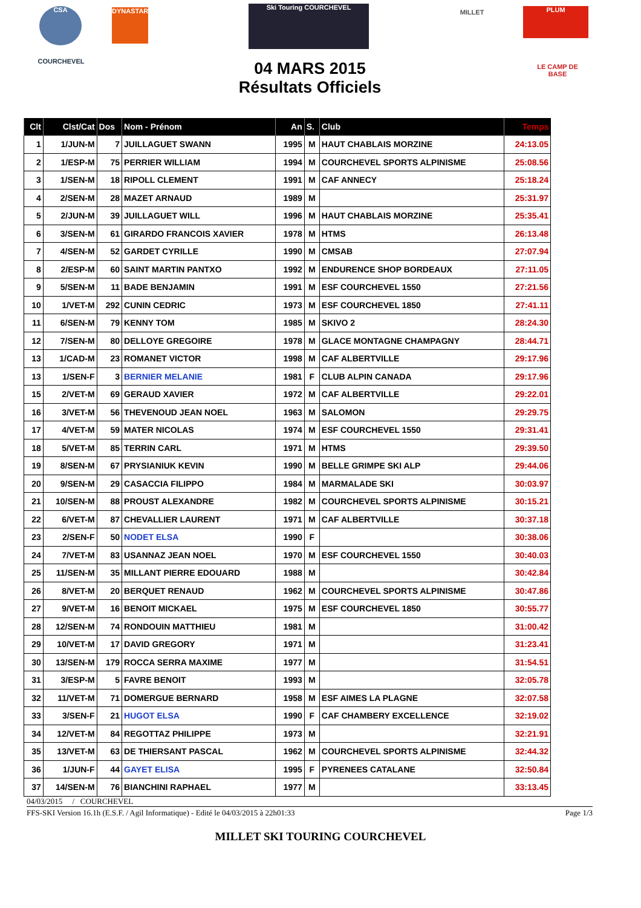CSA DYNASTAR Ski Touring COURCHEVEL
MILLET PLUM
COURCHEVEL
LE CAMP DE BASE
04 MARS 2015
Résultats Officiels
| Clt | Clst/Cat | Dos | Nom - Prénom | An | S. | Club | Temps |
| --- | --- | --- | --- | --- | --- | --- | --- |
| 1 | 1/JUN-M | 7 | JUILLAGUET SWANN | 1995 | M | HAUT CHABLAIS MORZINE | 24:13.05 |
| 2 | 1/ESP-M | 75 | PERRIER WILLIAM | 1994 | M | COURCHEVEL SPORTS ALPINISME | 25:08.56 |
| 3 | 1/SEN-M | 18 | RIPOLL CLEMENT | 1991 | M | CAF ANNECY | 25:18.24 |
| 4 | 2/SEN-M | 28 | MAZET ARNAUD | 1989 | M | | 25:31.97 |
| 5 | 2/JUN-M | 39 | JUILLAGUET WILL | 1996 | M | HAUT CHABLAIS MORZINE | 25:35.41 |
| 6 | 3/SEN-M | 61 | GIRARDO FRANCOIS XAVIER | 1978 | M | HTMS | 26:13.48 |
| 7 | 4/SEN-M | 52 | GARDET CYRILLE | 1990 | M | CMSAB | 27:07.94 |
| 8 | 2/ESP-M | 60 | SAINT MARTIN PANTXO | 1992 | M | ENDURENCE SHOP BORDEAUX | 27:11.05 |
| 9 | 5/SEN-M | 11 | BADE BENJAMIN | 1991 | M | ESF COURCHEVEL 1550 | 27:21.56 |
| 10 | 1/VET-M | 292 | CUNIN CEDRIC | 1973 | M | ESF COURCHEVEL 1850 | 27:41.11 |
| 11 | 6/SEN-M | 79 | KENNY TOM | 1985 | M | SKIVO 2 | 28:24.30 |
| 12 | 7/SEN-M | 80 | DELLOYE GREGOIRE | 1978 | M | GLACE MONTAGNE CHAMPAGNY | 28:44.71 |
| 13 | 1/CAD-M | 23 | ROMANET VICTOR | 1998 | M | CAF ALBERTVILLE | 29:17.96 |
| 13 | 1/SEN-F | 3 | BERNIER MELANIE | 1981 | F | CLUB ALPIN CANADA | 29:17.96 |
| 15 | 2/VET-M | 69 | GERAUD XAVIER | 1972 | M | CAF ALBERTVILLE | 29:22.01 |
| 16 | 3/VET-M | 56 | THEVENOUD JEAN NOEL | 1963 | M | SALOMON | 29:29.75 |
| 17 | 4/VET-M | 59 | MATER NICOLAS | 1974 | M | ESF COURCHEVEL 1550 | 29:31.41 |
| 18 | 5/VET-M | 85 | TERRIN CARL | 1971 | M | HTMS | 29:39.50 |
| 19 | 8/SEN-M | 67 | PRYSIANIUK KEVIN | 1990 | M | BELLE GRIMPE SKI ALP | 29:44.06 |
| 20 | 9/SEN-M | 29 | CASACCIA FILIPPO | 1984 | M | MARMALADE SKI | 30:03.97 |
| 21 | 10/SEN-M | 88 | PROUST ALEXANDRE | 1982 | M | COURCHEVEL SPORTS ALPINISME | 30:15.21 |
| 22 | 6/VET-M | 87 | CHEVALLIER LAURENT | 1971 | M | CAF ALBERTVILLE | 30:37.18 |
| 23 | 2/SEN-F | 50 | NODET ELSA | 1990 | F | | 30:38.06 |
| 24 | 7/VET-M | 83 | USANNAZ JEAN NOEL | 1970 | M | ESF COURCHEVEL 1550 | 30:40.03 |
| 25 | 11/SEN-M | 35 | MILLANT PIERRE EDOUARD | 1988 | M | | 30:42.84 |
| 26 | 8/VET-M | 20 | BERQUET RENAUD | 1962 | M | COURCHEVEL SPORTS ALPINISME | 30:47.86 |
| 27 | 9/VET-M | 16 | BENOIT MICKAEL | 1975 | M | ESF COURCHEVEL 1850 | 30:55.77 |
| 28 | 12/SEN-M | 74 | RONDOUIN MATTHIEU | 1981 | M | | 31:00.42 |
| 29 | 10/VET-M | 17 | DAVID GREGORY | 1971 | M | | 31:23.41 |
| 30 | 13/SEN-M | 179 | ROCCA SERRA MAXIME | 1977 | M | | 31:54.51 |
| 31 | 3/ESP-M | 5 | FAVRE BENOIT | 1993 | M | | 32:05.78 |
| 32 | 11/VET-M | 71 | DOMERGUE BERNARD | 1958 | M | ESF AIMES LA PLAGNE | 32:07.58 |
| 33 | 3/SEN-F | 21 | HUGOT ELSA | 1990 | F | CAF CHAMBERY EXCELLENCE | 32:19.02 |
| 34 | 12/VET-M | 84 | REGOTTAZ PHILIPPE | 1973 | M | | 32:21.91 |
| 35 | 13/VET-M | 63 | DE THIERSANT PASCAL | 1962 | M | COURCHEVEL SPORTS ALPINISME | 32:44.32 |
| 36 | 1/JUN-F | 44 | GAYET ELISA | 1995 | F | PYRENEES CATALANE | 32:50.84 |
| 37 | 14/SEN-M | 76 | BIANCHINI RAPHAEL | 1977 | M | | 33:13.45 |
04/03/2015 / COURCHEVEL
FFS-SKI Version 16.1h (E.S.F. / Agil Informatique) - Edité le 04/03/2015 à 22h01:33 Page 1/3
MILLET SKI TOURING COURCHEVEL